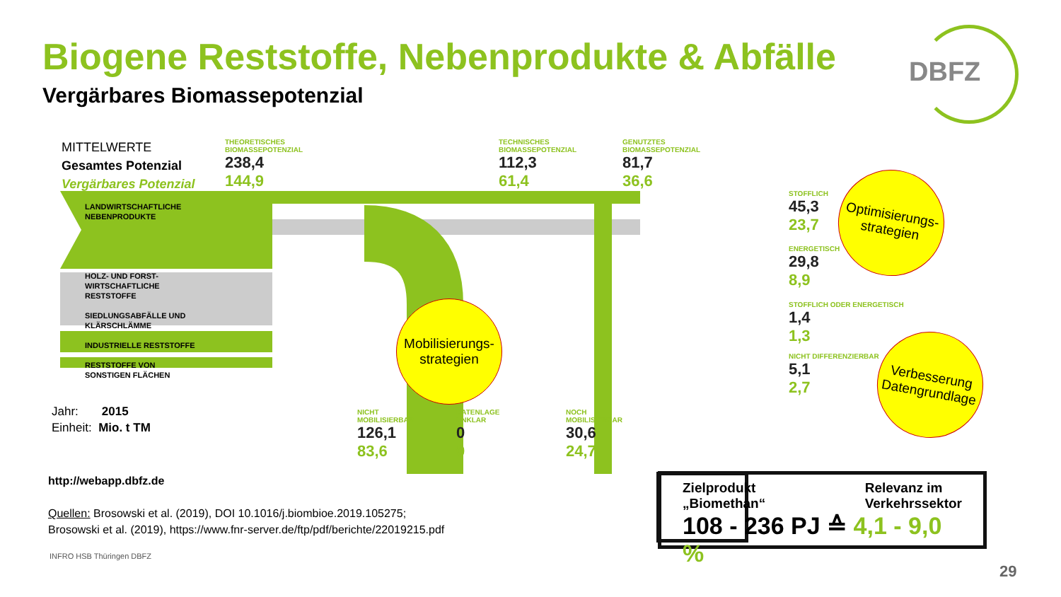Biogene Reststoffe, Nebenprodukte & Abfälle
DBFZ
Vergärbares Biomassepotenzial
MITTELWERTE
Gesamtes Potenzial
Vergärbares Potenzial
THEORETISCHES
BIOMASSEPOTENZIAL
238,4
144,9
TECHNISCHES
BIOMASSEPOTENZIAL
112,3
61,4
GENUTZTES
BIOMASSEPOTENZIAL
81,7
36,6
STOFFLICH
45,3
23,7
ENERGETISCH
29,8
8,9
STOFFLICH ODER ENERGETISCH
1,4
1,3
NICHT DIFFERENZIERBAR
5,1
2,7
NICHT
MOBILISIERBAR
126,1
83,6
DATENLAGE
UNKLAR
0
0
NOCH
MOBILISIERBAR
30,6
24,7
LANDWIRTSCHAFTLICHE
NEBENPRODUKTE
HOLZ- UND FORST-
WIRTSCHAFTLICHE
RESTSTOFFE
SIEDLUNGSABFÄLLE UND
KLÄRSCHLÄMME
INDUSTRIELLE RESTSTOFFE
RESTSTOFFE VON
SONSTIGEN FLÄCHEN
Optimisierungs-
strategien
Mobilisierungs-
strategien
Verbesserung
Datengrundlage
Jahr: 2015
Einheit: Mio. t TM
http://webapp.dbfz.de
Quellen: Brosowski et al. (2019), DOI 10.1016/j.biombioe.2019.105275;
Brosowski et al. (2019), https://www.fnr-server.de/ftp/pdf/berichte/22019215.pdf
INFRO HSB Thüringen DBFZ
Zielprodukt
„Biomethan“
Relevanz im
Verkehrssektor
108 - 236 PJ ≙ 4,1 - 9,0 %
29